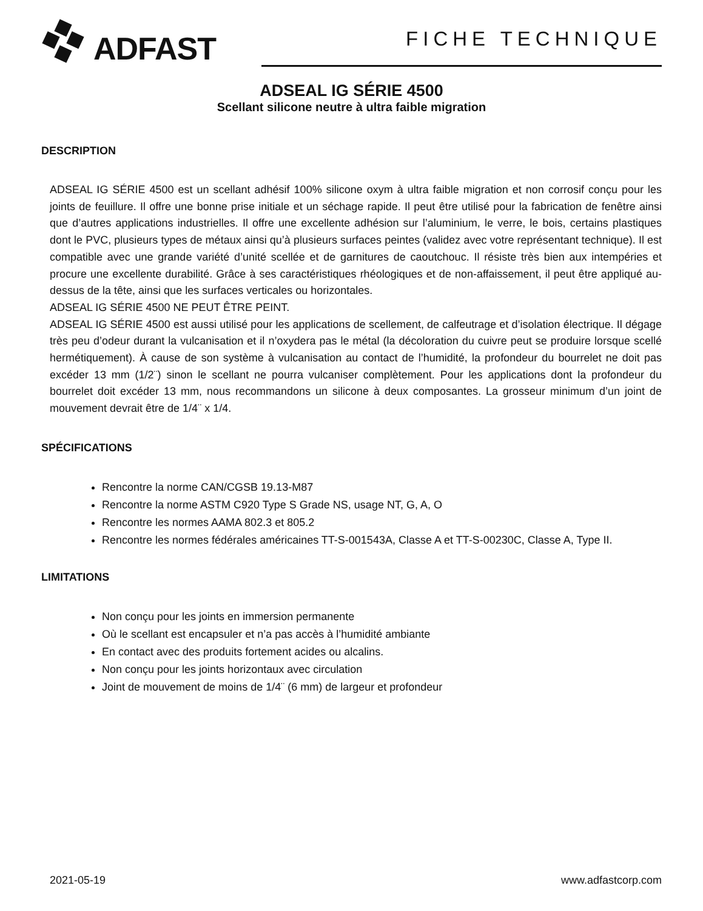ADFAST
FICHE TECHNIQUE
ADSEAL IG SÉRIE 4500
Scellant silicone neutre à ultra faible migration
DESCRIPTION
ADSEAL IG SÉRIE 4500 est un scellant adhésif 100% silicone oxym à ultra faible migration et non corrosif conçu pour les joints de feuillure. Il offre une bonne prise initiale et un séchage rapide. Il peut être utilisé pour la fabrication de fenêtre ainsi que d’autres applications industrielles. Il offre une excellente adhésion sur l’aluminium, le verre, le bois, certains plastiques dont le PVC, plusieurs types de métaux ainsi qu’à plusieurs surfaces peintes (validez avec votre représentant technique). Il est compatible avec une grande variété d’unité scellée et de garnitures de caoutchouc. Il résiste très bien aux intempéries et procure une excellente durabilité. Grâce à ses caractéristiques rhéologiques et de non-affaissement, il peut être appliqué au-dessus de la tête, ainsi que les surfaces verticales ou horizontales.
ADSEAL IG SÉRIE 4500 NE PEUT ÊTRE PEINT.
ADSEAL IG SÉRIE 4500 est aussi utilisé pour les applications de scellement, de calfeutrage et d’isolation électrique. Il dégage très peu d’odeur durant la vulcanisation et il n’oxydera pas le métal (la décoloration du cuivre peut se produire lorsque scellé hermétiquement). À cause de son système à vulcanisation au contact de l’humidité, la profondeur du bourrelet ne doit pas excéder 13 mm (1/2¨) sinon le scellant ne pourra vulcaniser complètement. Pour les applications dont la profondeur du bourrelet doit excéder 13 mm, nous recommandons un silicone à deux composantes. La grosseur minimum d’un joint de mouvement devrait être de 1/4¨ x 1/4.
SPÉCIFICATIONS
Rencontre la norme CAN/CGSB 19.13-M87
Rencontre la norme ASTM C920 Type S Grade NS, usage NT, G, A, O
Rencontre les normes AAMA 802.3 et 805.2
Rencontre les normes fédérales américaines TT-S-001543A, Classe A et TT-S-00230C, Classe A, Type II.
LIMITATIONS
Non conçu pour les joints en immersion permanente
Où le scellant est encapsuler et n’a pas accès à l’humidité ambiante
En contact avec des produits fortement acides ou alcalins.
Non conçu pour les joints horizontaux avec circulation
Joint de mouvement de moins de 1/4¨ (6 mm) de largeur et profondeur
2021-05-19 www.adfastcorp.com